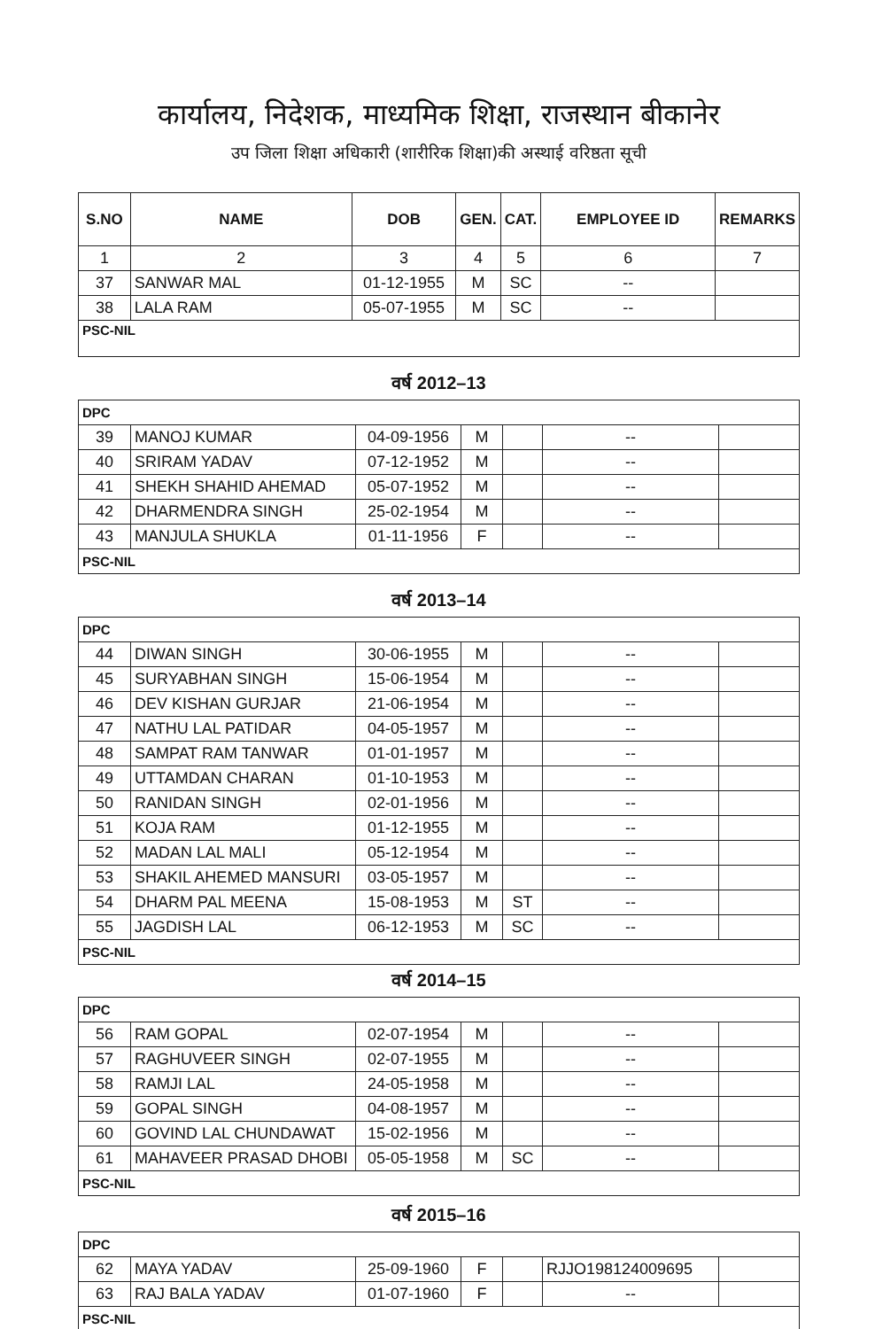कार्यालय, निदेशक, माध्यमिक शिक्षा, राजस्थान बीकानेर
उप जिला शिक्षा अधिकारी (शारीरिक शिक्षा)की अस्थाई वरिष्ठता सूची
| S.NO | NAME | DOB | GEN. | CAT. | EMPLOYEE ID | REMARKS |
| --- | --- | --- | --- | --- | --- | --- |
| 1 | 2 | 3 | 4 | 5 | 6 | 7 |
| 37 | SANWAR MAL | 01-12-1955 | M | SC | -- | |
| 38 | LALA RAM | 05-07-1955 | M | SC | -- | |
| PSC-NIL | | | | | | |
वर्ष 2012–13
| DPC | | | | | | |
| 39 | MANOJ KUMAR | 04-09-1956 | M | | -- | |
| 40 | SRIRAM YADAV | 07-12-1952 | M | | -- | |
| 41 | SHEKH SHAHID AHEMAD | 05-07-1952 | M | | -- | |
| 42 | DHARMENDRA SINGH | 25-02-1954 | M | | -- | |
| 43 | MANJULA SHUKLA | 01-11-1956 | F | | -- | |
| PSC-NIL | | | | | | |
वर्ष 2013–14
| DPC | | | | | | |
| 44 | DIWAN SINGH | 30-06-1955 | M | | -- | |
| 45 | SURYABHAN SINGH | 15-06-1954 | M | | -- | |
| 46 | DEV KISHAN GURJAR | 21-06-1954 | M | | -- | |
| 47 | NATHU LAL PATIDAR | 04-05-1957 | M | | -- | |
| 48 | SAMPAT RAM TANWAR | 01-01-1957 | M | | -- | |
| 49 | UTTAMDAN CHARAN | 01-10-1953 | M | | -- | |
| 50 | RANIDAN SINGH | 02-01-1956 | M | | -- | |
| 51 | KOJA RAM | 01-12-1955 | M | | -- | |
| 52 | MADAN LAL MALI | 05-12-1954 | M | | -- | |
| 53 | SHAKIL AHEMED MANSURI | 03-05-1957 | M | | -- | |
| 54 | DHARM PAL MEENA | 15-08-1953 | M | ST | -- | |
| 55 | JAGDISH LAL | 06-12-1953 | M | SC | -- | |
| PSC-NIL | | | | | | |
वर्ष 2014–15
| DPC | | | | | | |
| 56 | RAM GOPAL | 02-07-1954 | M | | -- | |
| 57 | RAGHUVEER SINGH | 02-07-1955 | M | | -- | |
| 58 | RAMJI LAL | 24-05-1958 | M | | -- | |
| 59 | GOPAL SINGH | 04-08-1957 | M | | -- | |
| 60 | GOVIND LAL CHUNDAWAT | 15-02-1956 | M | | -- | |
| 61 | MAHAVEER PRASAD DHOBI | 05-05-1958 | M | SC | -- | |
| PSC-NIL | | | | | | |
वर्ष 2015–16
| DPC | | | | | | |
| 62 | MAYA YADAV | 25-09-1960 | F | | RJJO198124009695 | |
| 63 | RAJ BALA YADAV | 01-07-1960 | F | | -- | |
| PSC-NIL | | | | | | |